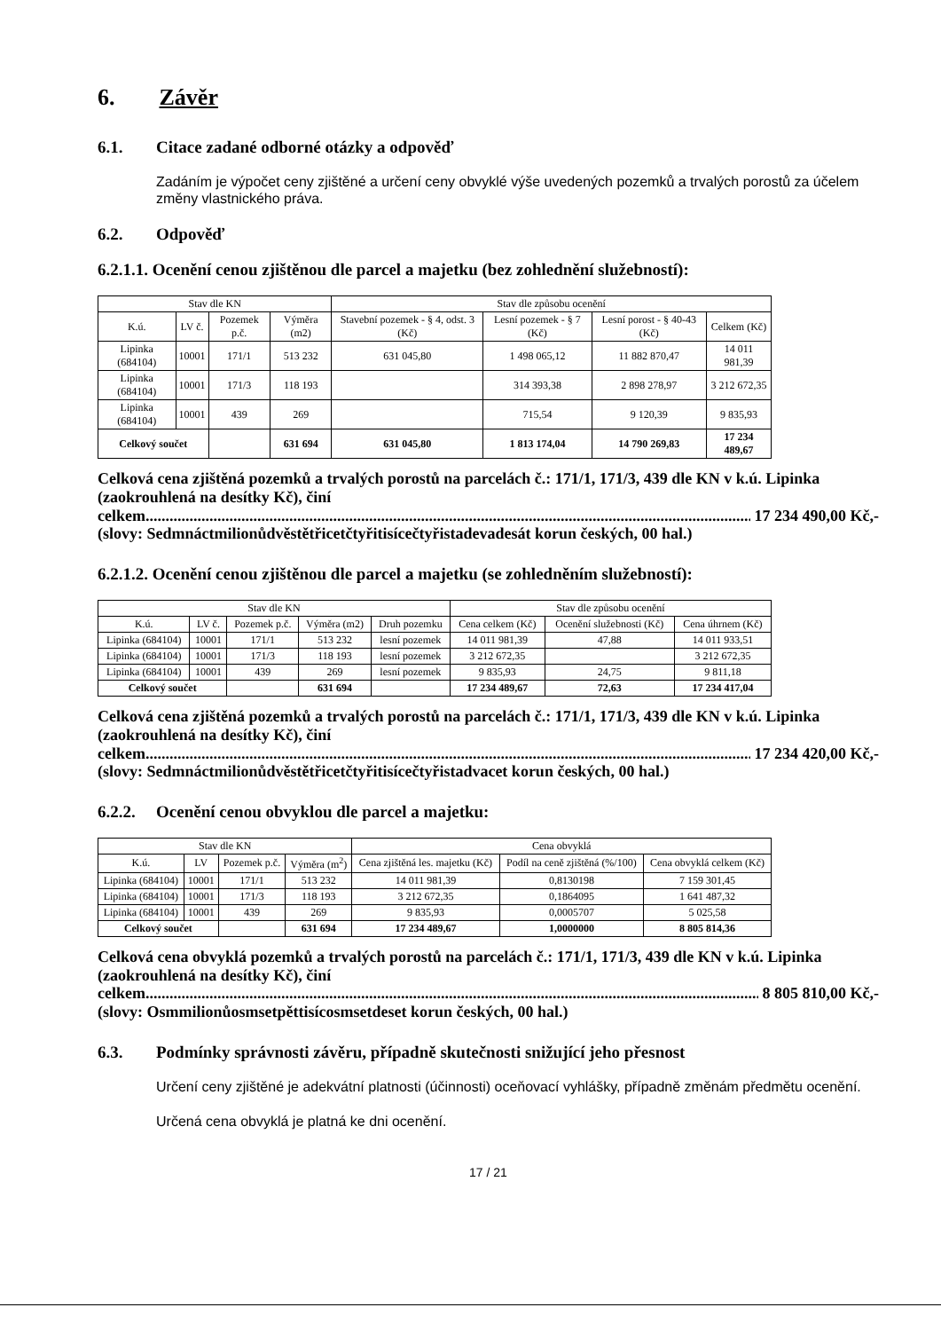6. Závěr
6.1. Citace zadané odborné otázky a odpověď
Zadáním je výpočet ceny zjištěné a určení ceny obvyklé výše uvedených pozemků a trvalých porostů za účelem změny vlastnického práva.
6.2. Odpověď
6.2.1.1. Ocenění cenou zjištěnou dle parcel a majetku (bez zohlednění služebností):
| Stav dle KN | | | | Stav dle způsobu ocenění | | | |
| --- | --- | --- | --- | --- | --- | --- | --- |
| K.ú. | LV č. | Pozemek p.č. | Výměra (m2) | Stavební pozemek - § 4, odst. 3 (Kč) | Lesní pozemek - § 7 (Kč) | Lesní porost - § 40-43 (Kč) | Celkem (Kč) |
| Lipinka (684104) | 10001 | 171/1 | 513 232 | 631 045,80 | 1 498 065,12 | 11 882 870,47 | 14 011 981,39 |
| Lipinka (684104) | 10001 | 171/3 | 118 193 | | 314 393,38 | 2 898 278,97 | 3 212 672,35 |
| Lipinka (684104) | 10001 | 439 | 269 | | 715,54 | 9 120,39 | 9 835,93 |
| Celkový součet | | | 631 694 | 631 045,80 | 1 813 174,04 | 14 790 269,83 | 17 234 489,67 |
Celková cena zjištěná pozemků a trvalých porostů na parcelách č.: 171/1, 171/3, 439 dle KN v k.ú. Lipinka (zaokrouhlená na desítky Kč), činí
celkem.............................................................................................................................................................. 17 234 490,00 Kč,-
(slovy: Sedmnáctmilionůdvěstětřicetčtyřitisícečtyřistadevadesát korun českých, 00 hal.)
6.2.1.2. Ocenění cenou zjištěnou dle parcel a majetku (se zohledněním služebností):
| Stav dle KN | | | | | Stav dle způsobu ocenění | | |
| --- | --- | --- | --- | --- | --- | --- | --- |
| K.ú. | LV č. | Pozemek p.č. | Výměra (m2) | Druh pozemku | Cena celkem (Kč) | Ocenění služebnosti (Kč) | Cena úhrnem (Kč) |
| Lipinka (684104) | 10001 | 171/1 | 513 232 | lesní pozemek | 14 011 981,39 | 47,88 | 14 011 933,51 |
| Lipinka (684104) | 10001 | 171/3 | 118 193 | lesní pozemek | 3 212 672,35 | | 3 212 672,35 |
| Lipinka (684104) | 10001 | 439 | 269 | lesní pozemek | 9 835,93 | 24,75 | 9 811,18 |
| Celkový součet | | | 631 694 | | 17 234 489,67 | 72,63 | 17 234 417,04 |
Celková cena zjištěná pozemků a trvalých porostů na parcelách č.: 171/1, 171/3, 439 dle KN v k.ú. Lipinka (zaokrouhlená na desítky Kč), činí
celkem.............................................................................................................................................................. 17 234 420,00 Kč,-
(slovy: Sedmnáctmilionůdvěstětřicetčtyřitisícečtyřistadvacet korun českých, 00 hal.)
6.2.2. Ocenění cenou obvyklou dle parcel a majetku:
| Stav dle KN | | | | Cena obvyklá | | |
| --- | --- | --- | --- | --- | --- | --- |
| K.ú. | LV | Pozemek p.č. | Výměra (m<sup>2</sup>) | Cena zjištěná les. majetku (Kč) | Podíl na ceně zjištěná (%/100) | Cena obvyklá celkem (Kč) |
| Lipinka (684104) | 10001 | 171/1 | 513 232 | 14 011 981,39 | 0,8130198 | 7 159 301,45 |
| Lipinka (684104) | 10001 | 171/3 | 118 193 | 3 212 672,35 | 0,1864095 | 1 641 487,32 |
| Lipinka (684104) | 10001 | 439 | 269 | 9 835,93 | 0,0005707 | 5 025,58 |
| Celkový součet | | | 631 694 | 17 234 489,67 | 1,0000000 | 8 805 814,36 |
Celková cena obvyklá pozemků a trvalých porostů na parcelách č.: 171/1, 171/3, 439 dle KN v k.ú. Lipinka (zaokrouhlená na desítky Kč), činí
celkem.............................................................................................................................................................. 8 805 810,00 Kč,-
(slovy: Osmmilionůosmsetpěttisícosmsetdeset korun českých, 00 hal.)
6.3. Podmínky správnosti závěru, případně skutečnosti snižující jeho přesnost
Určení ceny zjištěné je adekvátní platnosti (účinnosti) oceňovací vyhlášky, případně změnám předmětu ocenění.
Určená cena obvyklá je platná ke dni ocenění.
17 / 21